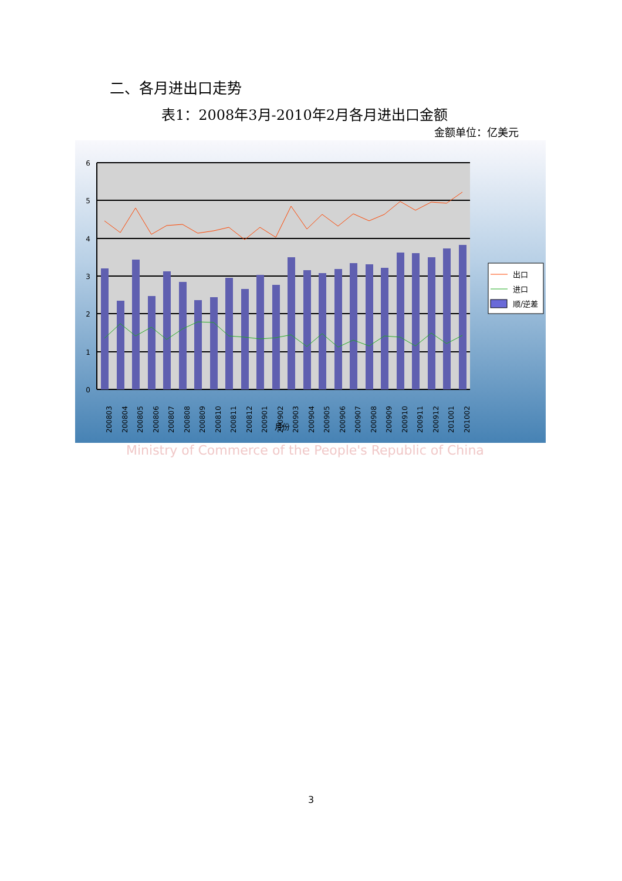二、各月进出口走势
表1：2008年3月-2010年2月各月进出口金额
金额单位：亿美元
6
5
4
3
2
1
0
200803
200804
200805
200806
200807
200808
200809
200810
200811
200812
200901
200902
200903
200904
200905
200906
200907
200908
200909
200910
200911
200912
201001
201002
月份
出口
进口
顺/逆差
Ministry of Commerce of the People's Republic of China
3